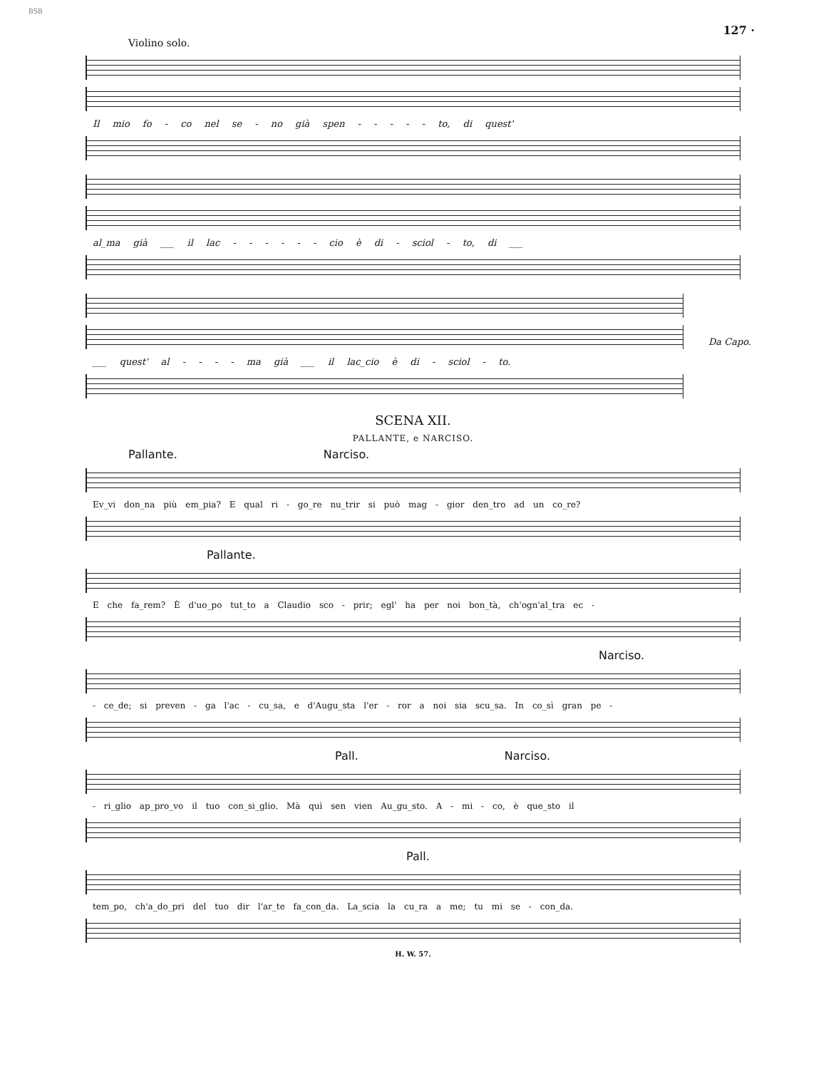BSB
127 ·
Violino solo.
Il mio fo - co nel se - no già spen - - - - - to, di quest'
al_ma già ___ il lac - - - - - - cio è di - sciol - to, di ___
___ quest' al - - - - ma già ___ il lac_cio è di - sciol - to.
Da Capo.
SCENA XII.
PALLANTE, e NARCISO.
Pallante. Narciso.
Ev_vi don_na più em_pia? E qual ri - go_re nu_trir si può mag - gior den_tro ad un co_re?
Pallante.
E che fa_rem? È d'uo_po tut_to a Claudio sco - prir; egl' ha per noi bon_tà, ch'ogn'al_tra ec -
Narciso.
- ce_de; si preven - ga l'ac - cu_sa, e d'Augu_sta l'er - ror a noi sia scu_sa. In co_sì gran pe -
Pall. Narciso.
- ri_glio ap_pro_vo il tuo con_si_glio. Mà quì sen vien Au_gu_sto. A - mi - co, è que_sto il
Pall.
tem_po, ch'a_do_pri del tuo dir l'ar_te fa_con_da. La_scia la cu_ra a me; tu mi se - con_da.
H. W. 57.